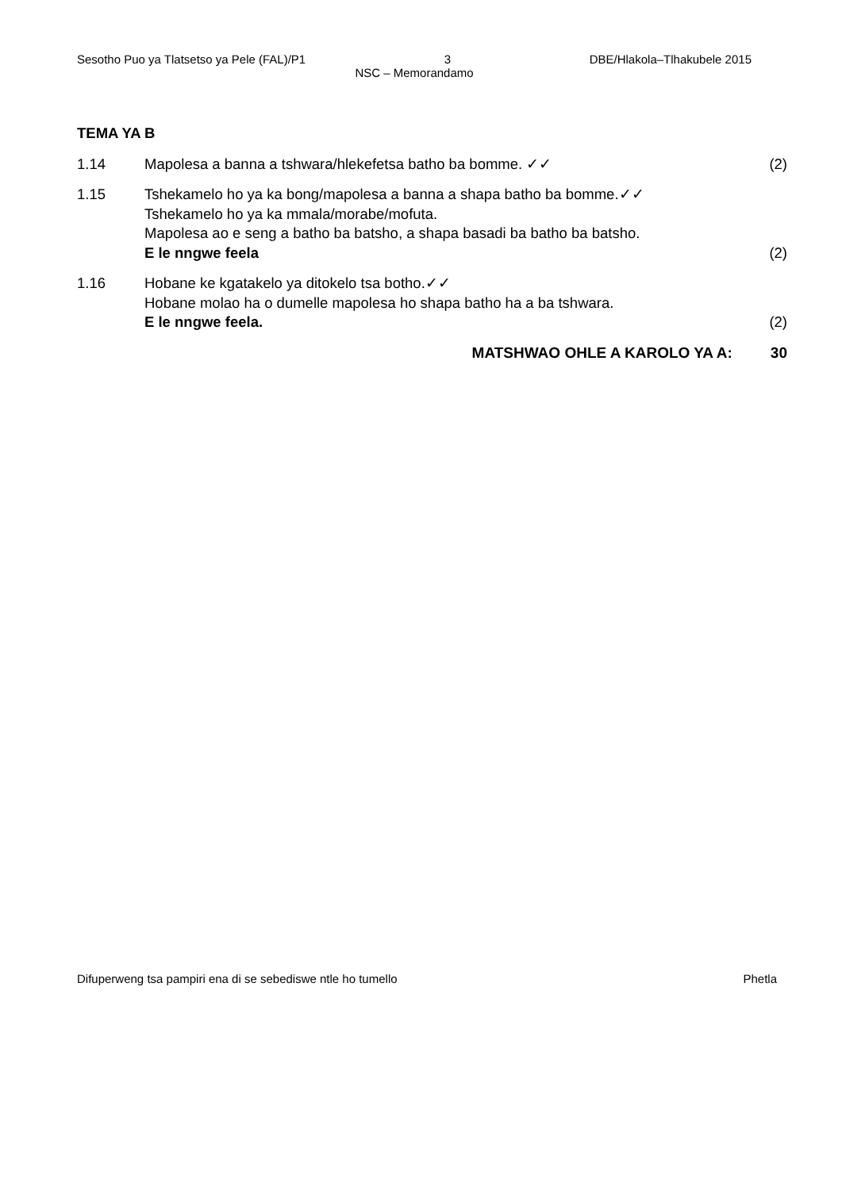Sesotho Puo ya Tlatsetso ya Pele (FAL)/P1 3 DBE/Hlakola–Tlhakubele 2015
NSC – Memorandamo
TEMA YA B
1.14 Mapolesa a banna a tshwara/hlekefetsa batho ba bomme. ✓✓
(2)
1.15 Tshekamelo ho ya ka bong/mapolesa a banna a shapa batho ba bomme.✓✓
Tshekamelo ho ya ka mmala/morabe/mofuta.
Mapolesa ao e seng a batho ba batsho, a shapa basadi ba batho ba batsho.
E le nngwe feela
(2)
1.16 Hobane ke kgatakelo ya ditokelo tsa botho.✓✓
Hobane molao ha o dumelle mapolesa ho shapa batho ha a ba tshwara.
E le nngwe feela.
(2)
MATSHWAO OHLE A KAROLO YA A: 30
Difuperweng tsa pampiri ena di se sebediswe ntle ho tumello Phetla